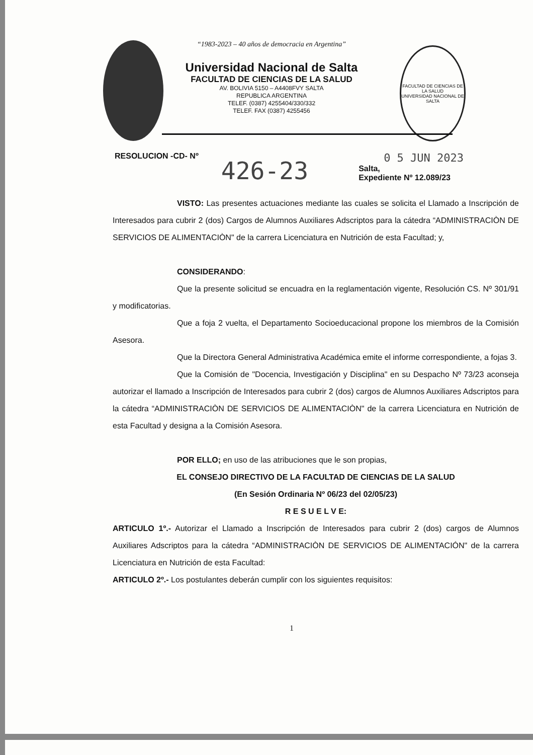“1983-2023 – 40 años de democracia en Argentina”
Universidad Nacional de Salta
FACULTAD DE CIENCIAS DE LA SALUD
AV. BOLIVIA 5150 – A4408FVY SALTA
REPUBLICA ARGENTINA
TELEF. (0387) 4255404/330/332
TELEF. FAX (0387) 4255456
FACULTAD DE CIENCIAS DE LA SALUD
UNIVERSIDAD NACIONAL DE SALTA
RESOLUCION -CD- Nº
426-23
0 5 JUN 2023
Salta,
Expediente Nº 12.089/23
VISTO: Las presentes actuaciones mediante las cuales se solicita el Llamado a Inscripción de Interesados para cubrir 2 (dos) Cargos de Alumnos Auxiliares Adscriptos para la cátedra “ADMINISTRACIÒN DE SERVICIOS DE ALIMENTACIÒN" de la carrera Licenciatura en Nutrición de esta Facultad; y,
CONSIDERANDO:
Que la presente solicitud se encuadra en la reglamentación vigente, Resolución CS. Nº 301/91 y modificatorias.
Que a foja 2 vuelta, el Departamento Socioeducacional propone los miembros de la Comisión Asesora.
Que la Directora General Administrativa Académica emite el informe correspondiente, a fojas 3.
Que la Comisión de "Docencia, Investigación y Disciplina" en su Despacho Nº 73/23 aconseja autorizar el llamado a Inscripción de Interesados para cubrir 2 (dos) cargos de Alumnos Auxiliares Adscriptos para la cátedra “ADMINISTRACIÒN DE SERVICIOS DE ALIMENTACIÒN" de la carrera Licenciatura en Nutrición de esta Facultad y designa a la Comisión Asesora.
POR ELLO; en uso de las atribuciones que le son propias,
EL CONSEJO DIRECTIVO DE LA FACULTAD DE CIENCIAS DE LA SALUD
(En Sesión Ordinaria Nº 06/23 del 02/05/23)
R E S U E L V E:
ARTICULO 1º.- Autorizar el Llamado a Inscripción de Interesados para cubrir 2 (dos) cargos de Alumnos Auxiliares Adscriptos para la cátedra “ADMINISTRACIÒN DE SERVICIOS DE ALIMENTACIÓN" de la carrera Licenciatura en Nutrición de esta Facultad:
ARTICULO 2º.- Los postulantes deberán cumplir con los siguientes requisitos:
1